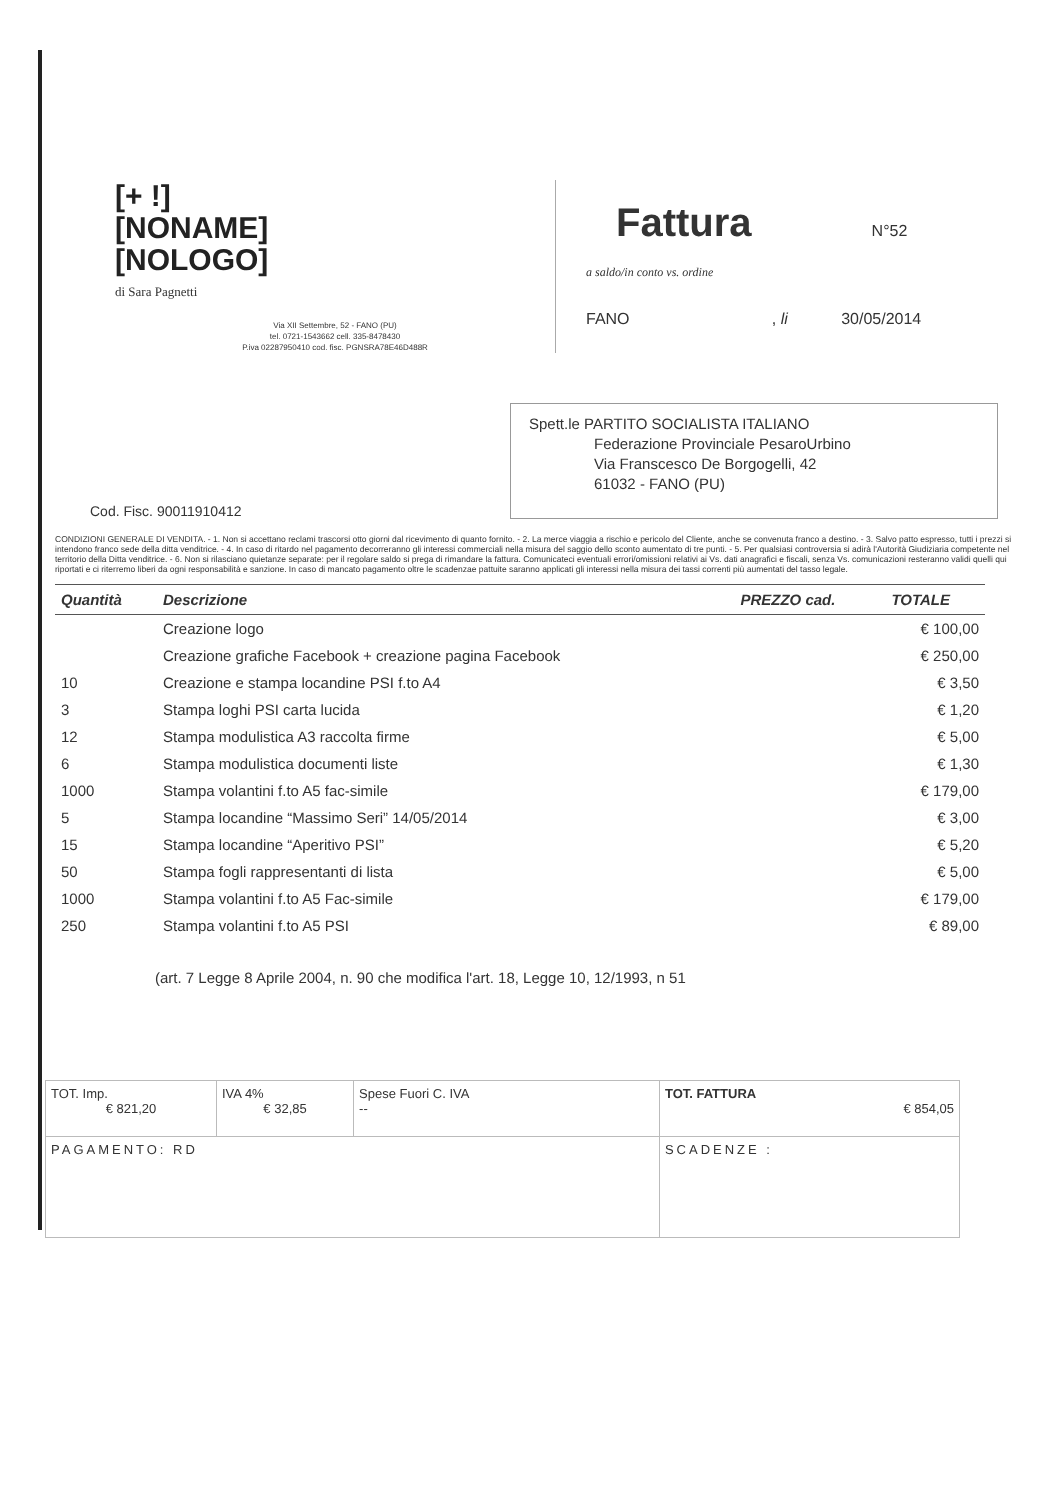[+ !]
[NONAME]
[NOLOGO]
di Sara Pagnetti
Via XII Settembre, 52 - FANO (PU)
tel. 0721-1543662 cell. 335-8478430
P.iva 02287950410 cod. fisc. PGNSRA78E46D488R
Fattura
N°52
a saldo/in conto vs. ordine
FANO , li 30/05/2014
Cod. Fisc. 90011910412
Spett.le PARTITO SOCIALISTA ITALIANO
Federazione Provinciale PesaroUrbino
Via Franscesco De Borgogelli, 42
61032 - FANO (PU)
CONDIZIONI GENERALE DI VENDITA. - 1. Non si accettano reclami trascorsi otto giorni dal ricevimento di quanto fornito. - 2. La merce viaggia a rischio e pericolo del Cliente, anche se convenuta franco a destino. - 3. Salvo patto espresso, tutti i prezzi si intendono franco sede della ditta venditrice. - 4. In caso di ritardo nel pagamento decorreranno gli interessi commerciali nella misura del saggio dello sconto aumentato di tre punti. - 5. Per qualsiasi controversia si adirà l'Autorità Giudiziaria competente nel territorio della Ditta venditrice. - 6. Non si rilasciano quietanze separate: per il regolare saldo si prega di rimandare la fattura. Comunicateci eventuali errori/omissioni relativi ai Vs. dati anagrafici e fiscali, senza Vs. comunicazioni resteranno validi quelli qui riportati e ci riterremo liberi da ogni responsabilità e sanzione. In caso di mancato pagamento oltre le scadenzae pattuite saranno applicati gli interessi nella misura dei tassi correnti più aumentati del tasso legale.
| Quantità | Descrizione | PREZZO cad. | TOTALE |
| --- | --- | --- | --- |
| | Creazione logo | | € 100,00 |
| | Creazione grafiche Facebook + creazione pagina Facebook | | € 250,00 |
| 10 | Creazione e stampa locandine PSI f.to A4 | | € 3,50 |
| 3 | Stampa loghi PSI carta lucida | | € 1,20 |
| 12 | Stampa modulistica A3 raccolta firme | | € 5,00 |
| 6 | Stampa modulistica documenti liste | | € 1,30 |
| 1000 | Stampa volantini f.to A5 fac-simile | | € 179,00 |
| 5 | Stampa locandine “Massimo Seri” 14/05/2014 | | € 3,00 |
| 15 | Stampa locandine “Aperitivo PSI” | | € 5,20 |
| 50 | Stampa fogli rappresentanti di lista | | € 5,00 |
| 1000 | Stampa volantini f.to A5 Fac-simile | | € 179,00 |
| 250 | Stampa volantini f.to A5 PSI | | € 89,00 |
(art. 7 Legge 8 Aprile 2004, n. 90 che modifica l'art. 18, Legge 10, 12/1993, n 51
| TOT. Imp. € 821,20 | IVA 4% € 32,85 | Spese Fuori C. IVA -- | TOT. FATTURA € 854,05 |
| PAGAMENTO: RD | | | SCADENZE : |